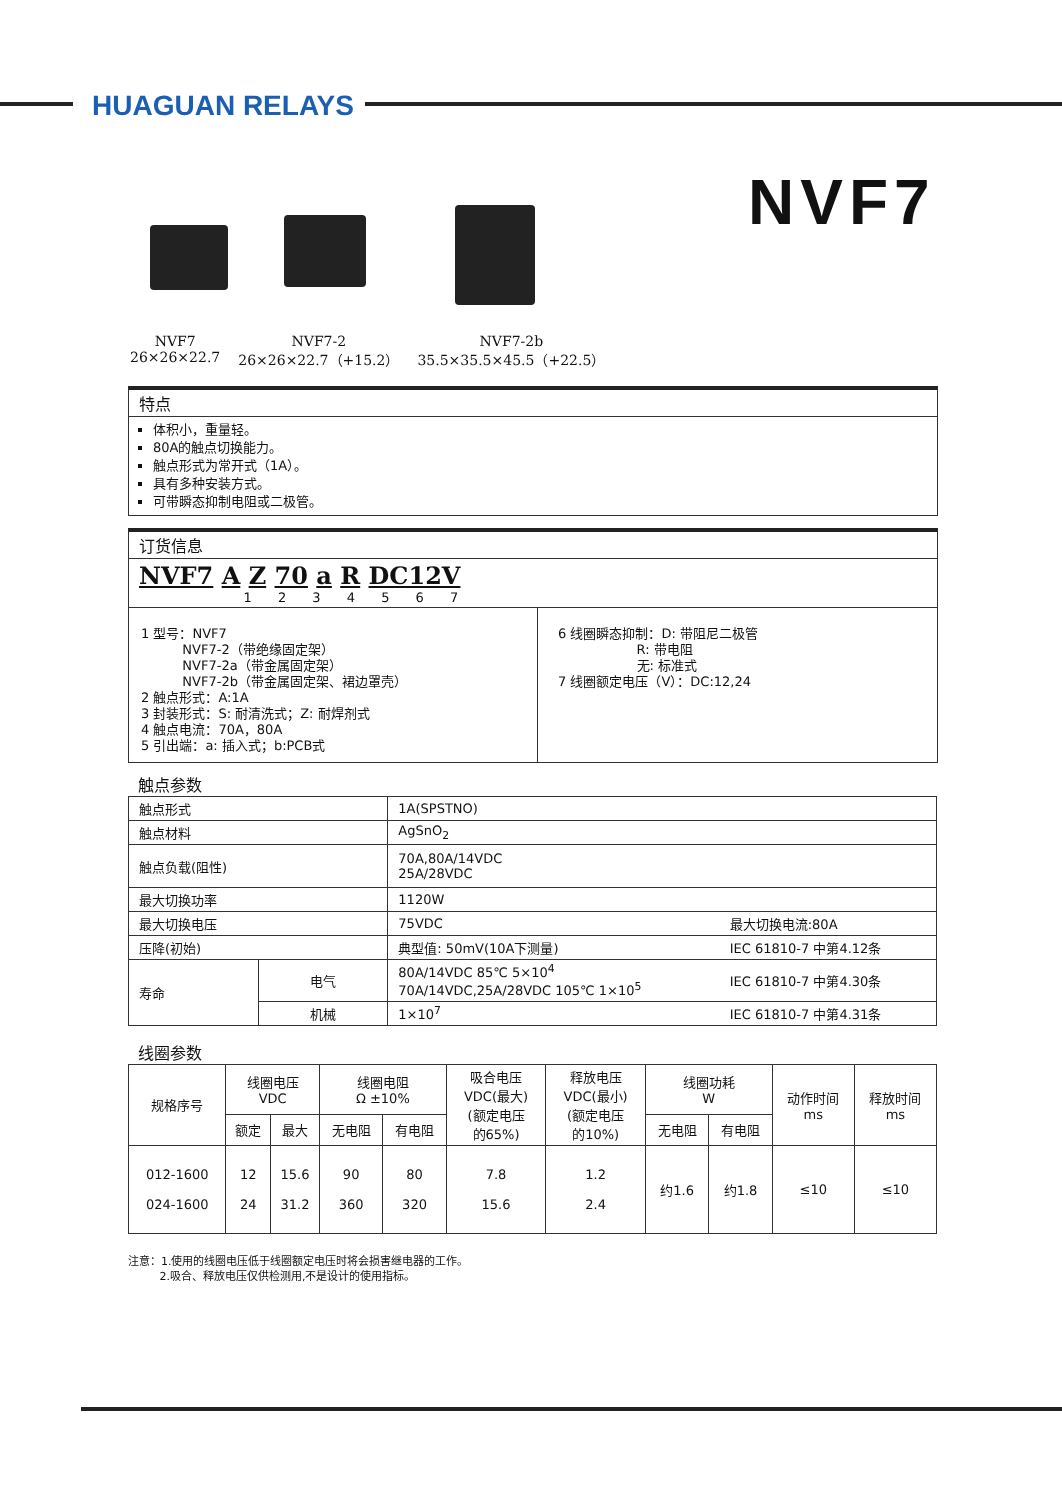HUAGUAN RELAYS
NVF7
NVF7
26×26×22.7
NVF7-2
26×26×22.7（+15.2）
NVF7-2b
35.5×35.5×45.5（+22.5）
特点
体积小，重量轻。
80A的触点切换能力。
触点形式为常开式（1A）。
具有多种安装方式。
可带瞬态抑制电阻或二极管。
订货信息
NVF7 A Z 70 a R DC12V
1 2 3 4 5 6 7
1 型号：NVF7
NVF7-2（带绝缘固定架）
NVF7-2a（带金属固定架）
NVF7-2b（带金属固定架、裙边罩壳）
2 触点形式：A:1A
3 封装形式：S: 耐清洗式；Z: 耐焊剂式
4 触点电流：70A，80A
5 引出端：a: 插入式；b:PCB式
6 线圈瞬态抑制：D: 带阻尼二极管
R: 带电阻
无: 标准式
7 线圈额定电压（V）：DC:12,24
触点参数
| 触点形式 | | 1A(SPSTNO) | |
| 触点材料 | | AgSnO<sub>2</sub> | |
| 触点负载(阻性) | | 70A,80A/14VDC 25A/28VDC | |
| 最大切换功率 | | 1120W | |
| 最大切换电压 | | 75VDC | 最大切换电流:80A |
| 压降(初始) | | 典型值: 50mV(10A下测量) | IEC 61810-7 中第4.12条 |
| 寿命 | 电气 | 80A/14VDC 85℃ 5×10<sup>4</sup> 70A/14VDC,25A/28VDC 105℃ 1×10<sup>5</sup> | IEC 61810-7 中第4.30条 |
| | 机械 | 1×10<sup>7</sup> | IEC 61810-7 中第4.31条 |
线圈参数
| 规格序号 | 线圈电压 VDC | | 线圈电阻 Ω ±10% | | 吸合电压 VDC(最大) (额定电压 的65%) | 释放电压 VDC(最小) (额定电压 的10%) | 线圈功耗 W | | 动作时间 ms | 释放时间 ms |
| --- | --- | --- | --- | --- | --- | --- | --- | --- | --- | --- |
| | 额定 | 最大 | 无电阻 | 有电阻 | | | 无电阻 | 有电阻 | | |
| 012-1600 024-1600 | 12 24 | 15.6 31.2 | 90 360 | 80 320 | 7.8 15.6 | 1.2 2.4 | 约1.6 | 约1.8 | ≤10 | ≤10 |
注意：1.使用的线圈电压低于线圈额定电压时将会损害继电器的工作。
2.吸合、释放电压仅供检测用,不是设计的使用指标。